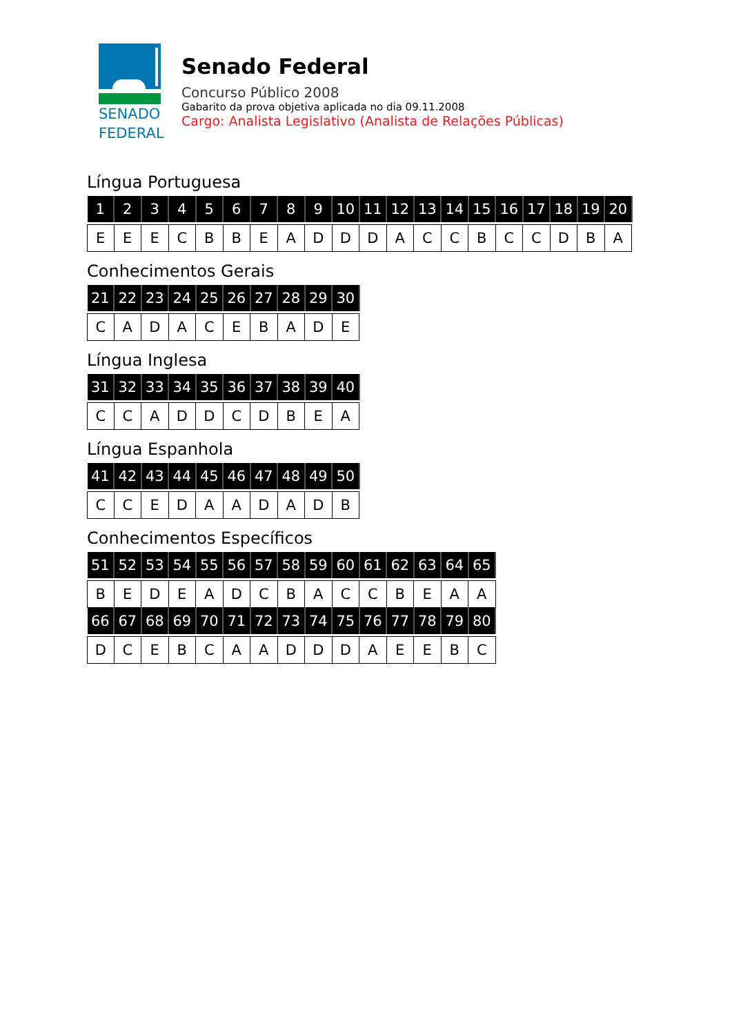SENADO
FEDERAL
Senado Federal
Concurso Público 2008
Gabarito da prova objetiva aplicada no dia 09.11.2008
Cargo: Analista Legislativo (Analista de Relações Públicas)
Língua Portuguesa
| 1 | 2 | 3 | 4 | 5 | 6 | 7 | 8 | 9 | 10 | 11 | 12 | 13 | 14 | 15 | 16 | 17 | 18 | 19 | 20 |
| --- | --- | --- | --- | --- | --- | --- | --- | --- | --- | --- | --- | --- | --- | --- | --- | --- | --- | --- | --- |
| E | E | E | C | B | B | E | A | D | D | D | A | C | C | B | C | C | D | B | A |
Conhecimentos Gerais
| 21 | 22 | 23 | 24 | 25 | 26 | 27 | 28 | 29 | 30 |
| --- | --- | --- | --- | --- | --- | --- | --- | --- | --- |
| C | A | D | A | C | E | B | A | D | E |
Língua Inglesa
| 31 | 32 | 33 | 34 | 35 | 36 | 37 | 38 | 39 | 40 |
| --- | --- | --- | --- | --- | --- | --- | --- | --- | --- |
| C | C | A | D | D | C | D | B | E | A |
Língua Espanhola
| 41 | 42 | 43 | 44 | 45 | 46 | 47 | 48 | 49 | 50 |
| --- | --- | --- | --- | --- | --- | --- | --- | --- | --- |
| C | C | E | D | A | A | D | A | D | B |
Conhecimentos Específicos
| 51 | 52 | 53 | 54 | 55 | 56 | 57 | 58 | 59 | 60 | 61 | 62 | 63 | 64 | 65 |
| --- | --- | --- | --- | --- | --- | --- | --- | --- | --- | --- | --- | --- | --- | --- |
| B | E | D | E | A | D | C | B | A | C | C | B | E | A | A |
| 66 | 67 | 68 | 69 | 70 | 71 | 72 | 73 | 74 | 75 | 76 | 77 | 78 | 79 | 80 |
| D | C | E | B | C | A | A | D | D | D | A | E | E | B | C |